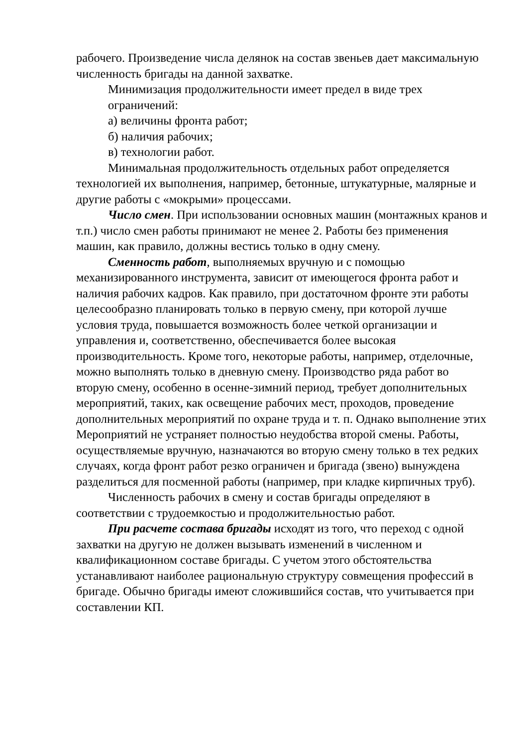рабочего. Произведение числа делянок на состав звеньев дает максимальную численность бригады на данной захватке.
Минимизация продолжительности имеет предел в виде трех ограничений:
а) величины фронта работ;
б) наличия рабочих;
в) технологии работ.
Минимальная продолжительность отдельных работ определяется технологией их выполнения, например, бетонные, штукатурные, малярные и другие работы с «мокрыми» процессами.
Число смен. При использовании основных машин (монтажных кранов и т.п.) число смен работы принимают не менее 2. Работы без применения машин, как правило, должны вестись только в одну смену.
Сменность работ, выполняемых вручную и с помощью механизированного инструмента, зависит от имеющегося фронта работ и наличия рабочих кадров. Как правило, при достаточном фронте эти работы целесообразно планировать только в первую смену, при которой лучше условия труда, повышается возможность более четкой организации и управления и, соответственно, обеспечивается более высокая производительность. Кроме того, некоторые работы, например, отделочные, можно выполнять только в дневную смену. Производство ряда работ во вторую смену, особенно в осенне-зимний период, требует дополнительных мероприятий, таких, как освещение рабочих мест, проходов, проведение дополнительных мероприятий по охране труда и т. п. Однако выполнение этих Мероприятий не устраняет полностью неудобства второй смены. Работы, осуществляемые вручную, назначаются во вторую смену только в тех редких случаях, когда фронт работ резко ограничен и бригада (звено) вынуждена разделиться для посменной работы (например, при кладке кирпичных труб).
Численность рабочих в смену и состав бригады определяют в соответствии с трудоемкостью и продолжительностью работ.
При расчете состава бригады исходят из того, что переход с одной захватки на другую не должен вызывать изменений в численном и квалификационном составе бригады. С учетом этого обстоятельства устанавливают наиболее рациональную структуру совмещения профессий в бригаде. Обычно бригады имеют сложившийся состав, что учитывается при составлении КП.